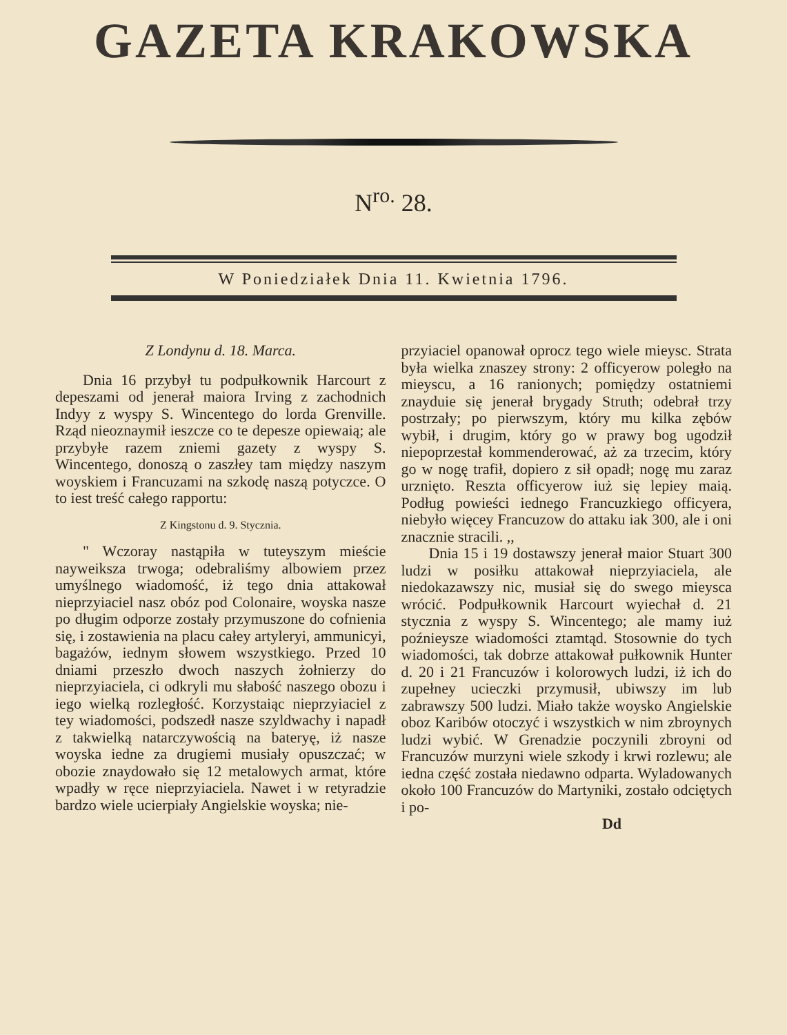GAZETA KRAKOWSKA
N<sup>ro.</sup> 28.
W Poniedziałek Dnia 11. Kwietnia 1796.
Z Londynu d. 18. Marca.
Dnia 16 przybył tu podpułkownik Harcourt z depeszami od jenerał maiora Irving z zachodnich Indyy z wyspy S. Wincentego do lorda Grenville. Rząd nieoznaymił ieszcze co te depesze opiewaią; ale przybyłe razem zniemi gazety z wyspy S. Wincentego, donoszą o zaszłey tam między naszym woyskiem i Francuzami na szkodę naszą potyczce. O to iest treść całego rapportu:
Z Kingstonu d. 9. Stycznia.
" Wczoray nastąpiła w tuteyszym mieście nayweiksza trwoga; odebraliśmy albowiem przez umyślnego wiadomość, iż tego dnia attakował nieprzyiaciel nasz obóz pod Colonaire, woyska nasze po długim odporze zostały przymuszone do cofnienia się, i zostawienia na placu całey artyleryi, ammunicyi, bagażów, iednym słowem wszystkiego. Przed 10 dniami przeszło dwoch naszych żołnierzy do nieprzyiaciela, ci odkryli mu słabość naszego obozu i iego wielką rozległość. Korzystaiąc nieprzyiaciel z tey wiadomości, podszedł nasze szyldwachy i napadł z takwielką natarczywością na bateryę, iż nasze woyska iedne za drugiemi musiały opuszczać; w obozie znaydowało się 12 metalowych armat, które wpadły w ręce nieprzyiaciela. Nawet i w retyradzie bardzo wiele ucierpiały Angielskie woyska; nie-
przyiaciel opanował oprocz tego wiele mieysc. Strata była wielka znaszey strony: 2 officyerow poległo na mieyscu, a 16 ranionych; pomiędzy ostatniemi znayduie się jenerał brygady Struth; odebrał trzy postrzały; po pierwszym, który mu kilka zębów wybił, i drugim, który go w prawy bog ugodził niepoprzestał kommenderować, aż za trzecim, który go w nogę trafił, dopiero z sił opadł; nogę mu zaraz urznięto. Reszta officyerow iuż się lepiey maią. Podług powieści iednego Francuzkiego officyera, niebyło więcey Francuzow do attaku iak 300, ale i oni znacznie stracili. ,,
Dnia 15 i 19 dostawszy jenerał maior Stuart 300 ludzi w posiłku attakował nieprzyiaciela, ale niedokazawszy nic, musiał się do swego mieysca wrócić. Podpułkownik Harcourt wyiechał d. 21 stycznia z wyspy S. Wincentego; ale mamy iuż poźnieysze wiadomości ztamtąd. Stosownie do tych wiadomości, tak dobrze attakował pułkownik Hunter d. 20 i 21 Francuzów i kolorowych ludzi, iż ich do zupełney ucieczki przymusił, ubiwszy im lub zabrawszy 500 ludzi. Miało także woysko Angielskie oboz Karibów otoczyć i wszystkich w nim zbroynych ludzi wybić. W Grenadzie poczynili zbroyni od Francuzów murzyni wiele szkody i krwi rozlewu; ale iedna część została niedawno odparta. Wyladowanych około 100 Francuzów do Martyniki, zostało odciętych i po-
Dd